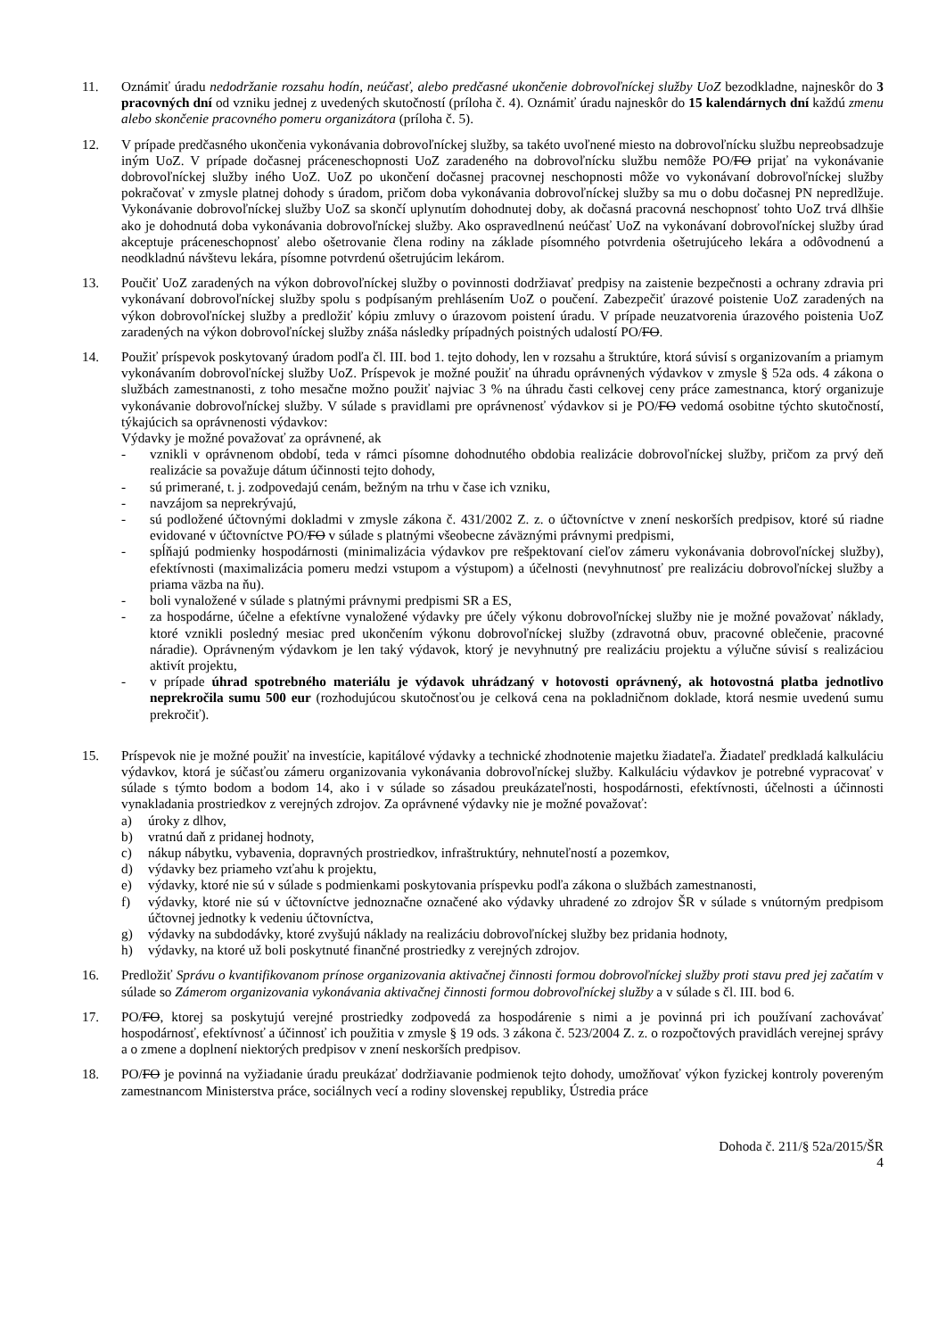11. Oznámiť úradu nedodržanie rozsahu hodín, neúčasť, alebo predčasné ukončenie dobrovoľníckej služby UoZ bezodkladne, najneskôr do 3 pracovných dní od vzniku jednej z uvedených skutočností (príloha č. 4). Oznámiť úradu najneskôr do 15 kalendárnych dní každú zmenu alebo skončenie pracovného pomeru organizátora (príloha č. 5).
12. V prípade predčasného ukončenia vykonávania dobrovoľníckej služby, sa takéto uvoľnené miesto na dobrovoľnícku službu nepreobsadzuje iným UoZ. V prípade dočasnej práceneschopnosti UoZ zaradeného na dobrovoľnícku službu nemôže PO/FO prijať na vykonávanie dobrovoľníckej služby iného UoZ. UoZ po ukončení dočasnej pracovnej neschopnosti môže vo vykonávaní dobrovoľníckej služby pokračovať v zmysle platnej dohody s úradom, pričom doba vykonávania dobrovoľníckej služby sa mu o dobu dočasnej PN nepredlžuje. Vykonávanie dobrovoľníckej služby UoZ sa skončí uplynutím dohodnutej doby, ak dočasná pracovná neschopnosť tohto UoZ trvá dlhšie ako je dohodnutá doba vykonávania dobrovoľníckej služby. Ako ospravedlnenú neúčasť UoZ na vykonávaní dobrovoľníckej služby úrad akceptuje práceneschopnosť alebo ošetrovanie člena rodiny na základe písomného potvrdenia ošetrujúceho lekára a odôvodnenú a neodkladnú návštevu lekára, písomne potvrdenú ošetrujúcim lekárom.
13. Poučiť UoZ zaradených na výkon dobrovoľníckej služby o povinnosti dodržiavať predpisy na zaistenie bezpečnosti a ochrany zdravia pri vykonávaní dobrovoľníckej služby spolu s podpísaným prehlásením UoZ o poučení. Zabezpečiť úrazové poistenie UoZ zaradených na výkon dobrovoľníckej služby a predložiť kópiu zmluvy o úrazovom poistení úradu. V prípade neuzatvorenia úrazového poistenia UoZ zaradených na výkon dobrovoľníckej služby znáša následky prípadných poistných udalostí PO/FO.
14. Použiť príspevok poskytovaný úradom podľa čl. III. bod 1. tejto dohody, len v rozsahu a štruktúre, ktorá súvisí s organizovaním a priamym vykonávaním dobrovoľníckej služby UoZ. Príspevok je možné použiť na úhradu oprávnených výdavkov v zmysle § 52a ods. 4 zákona o službách zamestnanosti, z toho mesačne možno použiť najviac 3 % na úhradu časti celkovej ceny práce zamestnanca, ktorý organizuje vykonávanie dobrovoľníckej služby. V súlade s pravidlami pre oprávnenosť výdavkov si je PO/FO vedomá osobitne týchto skutočností, týkajúcich sa oprávnenosti výdavkov:
Výdavky je možné považovať za oprávnené, ak
- vznikli v oprávnenom období, teda v rámci písomne dohodnutého obdobia realizácie dobrovoľníckej služby, pričom za prvý deň realizácie sa považuje dátum účinnosti tejto dohody,
- sú primerané, t. j. zodpovedajú cenám, bežným na trhu v čase ich vzniku,
- navzájom sa neprekrývajú,
- sú podložené účtovnými dokladmi v zmysle zákona č. 431/2002 Z. z. o účtovníctve v znení neskorších predpisov, ktoré sú riadne evidované v účtovníctve PO/FO v súlade s platnými všeobecne záväznými právnymi predpismi,
- spĺňajú podmienky hospodárnosti (minimalizácia výdavkov pre rešpektovaní cieľov zámeru vykonávania dobrovoľníckej služby), efektívnosti (maximalizácia pomeru medzi vstupom a výstupom) a účelnosti (nevyhnutnosť pre realizáciu dobrovoľníckej služby a priama väzba na ňu).
- boli vynaložené v súlade s platnými právnymi predpismi SR a ES,
- za hospodárne, účelne a efektívne vynaložené výdavky pre účely výkonu dobrovoľníckej služby nie je možné považovať náklady, ktoré vznikli posledný mesiac pred ukončením výkonu dobrovoľníckej služby (zdravotná obuv, pracovné oblečenie, pracovné náradie). Oprávneným výdavkom je len taký výdavok, ktorý je nevyhnutný pre realizáciu projektu a výlučne súvisí s realizáciou aktivít projektu,
- v prípade úhrad spotrebného materiálu je výdavok uhrádzaný v hotovosti oprávnený, ak hotovostná platba jednotlivo neprekročila sumu 500 eur (rozhodujúcou skutočnosťou je celková cena na pokladničnom doklade, ktorá nesmie uvedenú sumu prekročiť).
15. Príspevok nie je možné použiť na investície, kapitálové výdavky a technické zhodnotenie majetku žiadateľa. Žiadateľ predkladá kalkuláciu výdavkov, ktorá je súčasťou zámeru organizovania vykonávania dobrovoľníckej služby. Kalkuláciu výdavkov je potrebné vypracovať v súlade s týmto bodom a bodom 14, ako i v súlade so zásadou preukázateľnosti, hospodárnosti, efektívnosti, účelnosti a účinnosti vynakladania prostriedkov z verejných zdrojov. Za oprávnené výdavky nie je možné považovať:
a) úroky z dlhov,
b) vratnú daň z pridanej hodnoty,
c) nákup nábytku, vybavenia, dopravných prostriedkov, infraštruktúry, nehnuteľností a pozemkov,
d) výdavky bez priameho vzťahu k projektu,
e) výdavky, ktoré nie sú v súlade s podmienkami poskytovania príspevku podľa zákona o službách zamestnanosti,
f) výdavky, ktoré nie sú v účtovníctve jednoznačne označené ako výdavky uhradené zo zdrojov ŠR v súlade s vnútorným predpisom účtovnej jednotky k vedeniu účtovníctva,
g) výdavky na subdodávky, ktoré zvyšujú náklady na realizáciu dobrovoľníckej služby bez pridania hodnoty,
h) výdavky, na ktoré už boli poskytnuté finančné prostriedky z verejných zdrojov.
16. Predložiť Správu o kvantifikovanom prínose organizovania aktivačnej činnosti formou dobrovoľníckej služby proti stavu pred jej začatím v súlade so Zámerom organizovania vykonávania aktivačnej činnosti formou dobrovoľníckej služby a v súlade s čl. III. bod 6.
17. PO/FO, ktorej sa poskytujú verejné prostriedky zodpovedá za hospodárenie s nimi a je povinná pri ich používaní zachovávať hospodárnosť, efektívnosť a účinnosť ich použitia v zmysle § 19 ods. 3 zákona č. 523/2004 Z. z. o rozpočtových pravidlách verejnej správy a o zmene a doplnení niektorých predpisov v znení neskorších predpisov.
18. PO/FO je povinná na vyžiadanie úradu preukázať dodržiavanie podmienok tejto dohody, umožňovať výkon fyzickej kontroly povereným zamestnancom Ministerstva práce, sociálnych vecí a rodiny slovenskej republiky, Ústredia práce
Dohoda č. 211/§ 52a/2015/ŠR
4